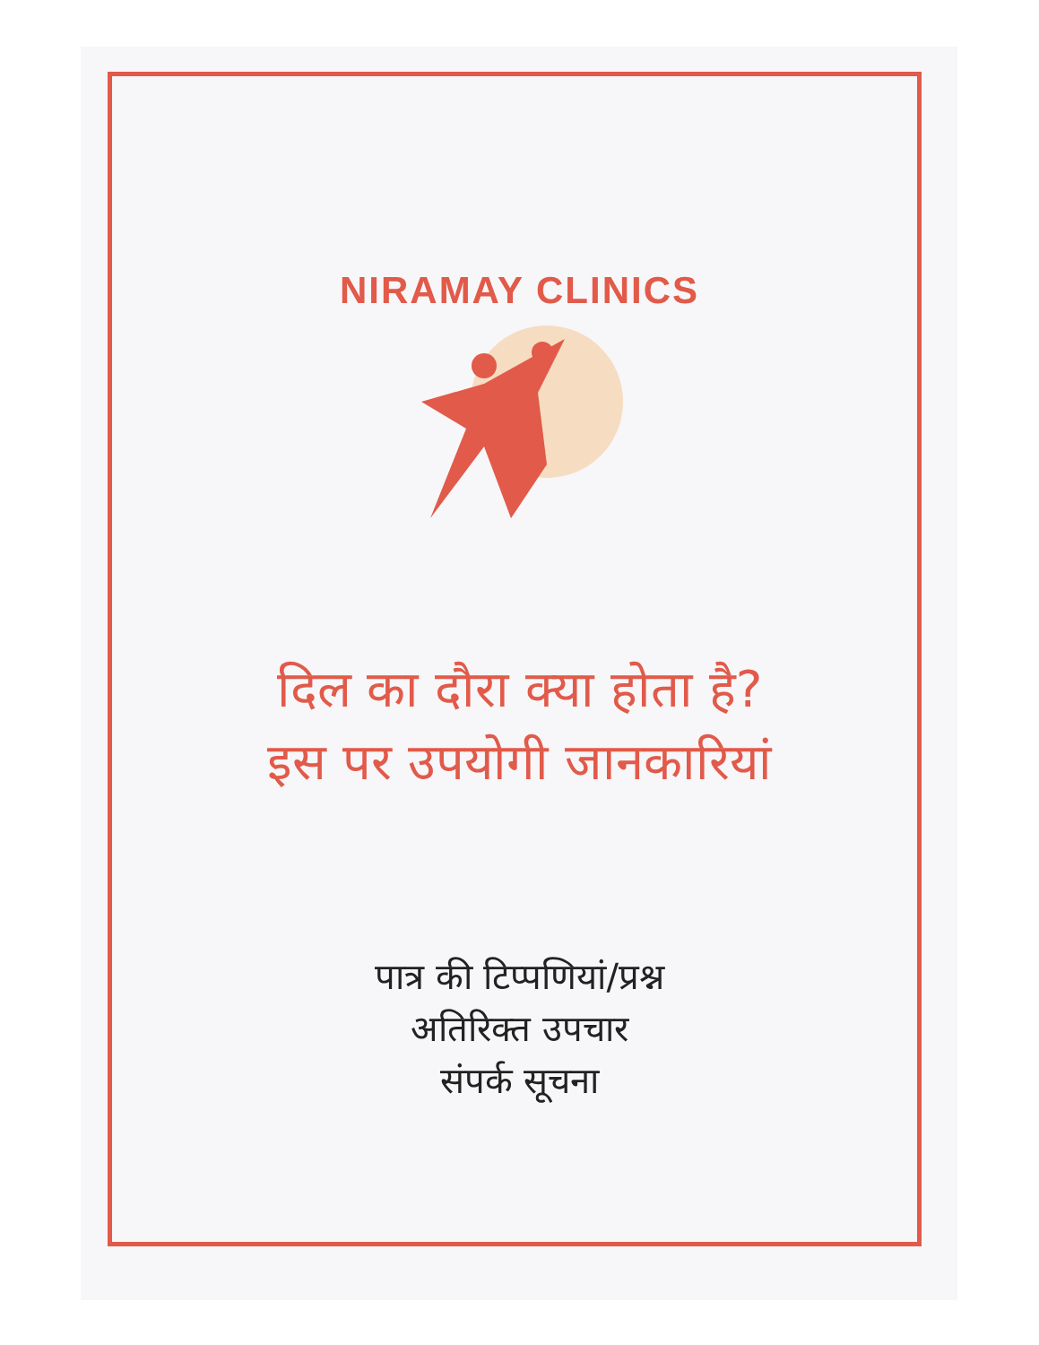NIRAMAY CLINICS
दिल का दौरा क्या होता है?
इस पर उपयोगी जानकारियां
पात्र की टिप्पणियां/प्रश्न
अतिरिक्त उपचार
संपर्क सूचना